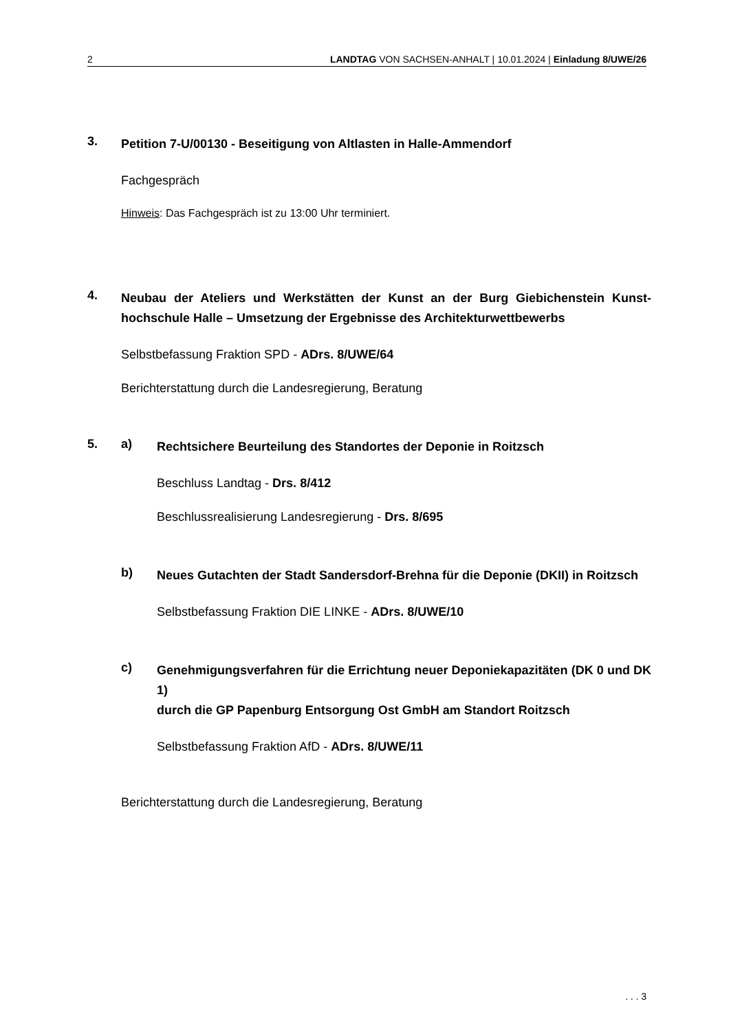2 LANDTAG VON SACHSEN-ANHALT | 10.01.2024 | Einladung 8/UWE/26
3.
Petition 7-U/00130 - Beseitigung von Altlasten in Halle-Ammendorf
Fachgespräch
Hinweis: Das Fachgespräch ist zu 13:00 Uhr terminiert.
4.
Neubau der Ateliers und Werkstätten der Kunst an der Burg Giebichenstein Kunst-hochschule Halle – Umsetzung der Ergebnisse des Architekturwettbewerbs
Selbstbefassung Fraktion SPD - ADrs. 8/UWE/64
Berichterstattung durch die Landesregierung, Beratung
5. a)
Rechtsichere Beurteilung des Standortes der Deponie in Roitzsch
Beschluss Landtag - Drs. 8/412
Beschlussrealisierung Landesregierung - Drs. 8/695
b)
Neues Gutachten der Stadt Sandersdorf-Brehna für die Deponie (DKII) in Roitzsch
Selbstbefassung Fraktion DIE LINKE - ADrs. 8/UWE/10
c)
Genehmigungsverfahren für die Errichtung neuer Deponiekapazitäten (DK 0 und DK 1)
durch die GP Papenburg Entsorgung Ost GmbH am Standort Roitzsch
Selbstbefassung Fraktion AfD - ADrs. 8/UWE/11
Berichterstattung durch die Landesregierung, Beratung
. . . 3